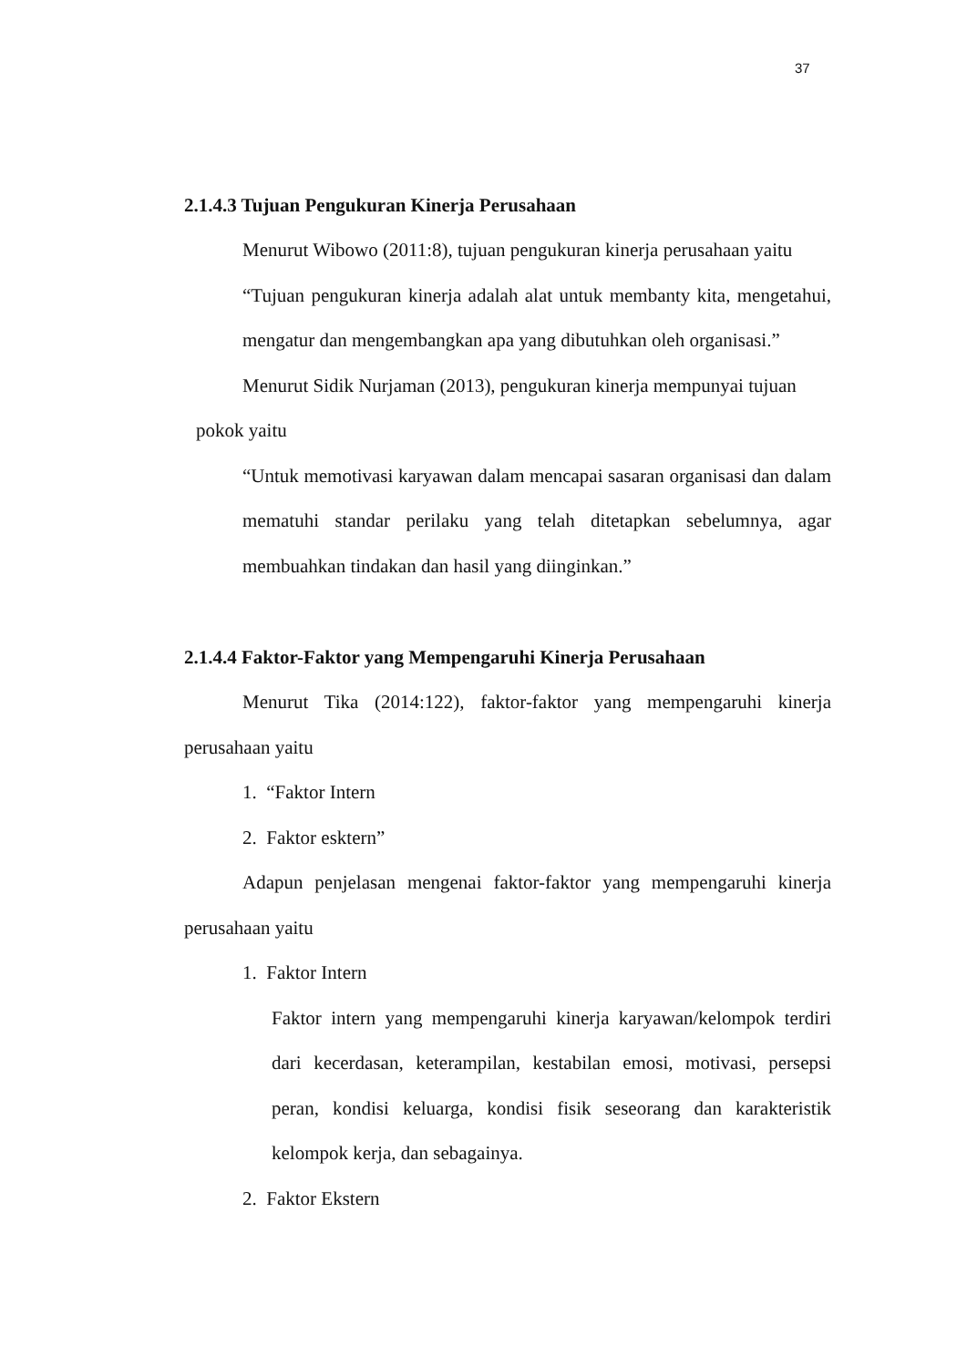37
2.1.4.3 Tujuan Pengukuran Kinerja Perusahaan
Menurut Wibowo (2011:8), tujuan pengukuran kinerja perusahaan yaitu
“Tujuan pengukuran kinerja adalah alat untuk membanty kita, mengetahui, mengatur dan mengembangkan apa yang dibutuhkan oleh organisasi.”
Menurut Sidik Nurjaman (2013), pengukuran kinerja mempunyai tujuan
pokok yaitu
“Untuk memotivasi karyawan dalam mencapai sasaran organisasi dan dalam mematuhi standar perilaku yang telah ditetapkan sebelumnya, agar membuahkan tindakan dan hasil yang diinginkan.”
2.1.4.4 Faktor-Faktor yang Mempengaruhi Kinerja Perusahaan
Menurut Tika (2014:122), faktor-faktor yang mempengaruhi kinerja perusahaan yaitu
1. “Faktor Intern
2. Faktor esktern”
Adapun penjelasan mengenai faktor-faktor yang mempengaruhi kinerja perusahaan yaitu
1. Faktor Intern
Faktor intern yang mempengaruhi kinerja karyawan/kelompok terdiri dari kecerdasan, keterampilan, kestabilan emosi, motivasi, persepsi peran, kondisi keluarga, kondisi fisik seseorang dan karakteristik kelompok kerja, dan sebagainya.
2. Faktor Ekstern